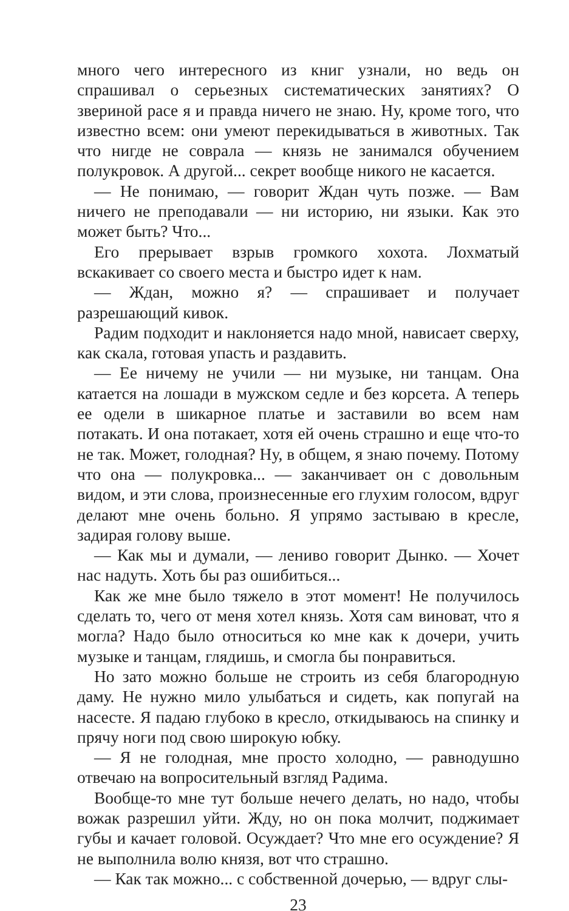много чего интересного из книг узнали, но ведь он спрашивал о серьезных систематических занятиях? О звериной расе я и правда ничего не знаю. Ну, кроме того, что известно всем: они умеют перекидываться в животных. Так что нигде не соврала — князь не занимался обучением полукровок. А другой... секрет вообще никого не касается.
— Не понимаю, — говорит Ждан чуть позже. — Вам ничего не преподавали — ни историю, ни языки. Как это может быть? Что...
Его прерывает взрыв громкого хохота. Лохматый вскакивает со своего места и быстро идет к нам.
— Ждан, можно я? — спрашивает и получает разрешающий кивок.
Радим подходит и наклоняется надо мной, нависает сверху, как скала, готовая упасть и раздавить.
— Ее ничему не учили — ни музыке, ни танцам. Она катается на лошади в мужском седле и без корсета. А теперь ее одели в шикарное платье и заставили во всем нам потакать. И она потакает, хотя ей очень страшно и еще что-то не так. Может, голодная? Ну, в общем, я знаю почему. Потому что она — полукровка... — заканчивает он с довольным видом, и эти слова, произнесенные его глухим голосом, вдруг делают мне очень больно. Я упрямо застываю в кресле, задирая голову выше.
— Как мы и думали, — лениво говорит Дынко. — Хочет нас надуть. Хоть бы раз ошибиться...
Как же мне было тяжело в этот момент! Не получилось сделать то, чего от меня хотел князь. Хотя сам виноват, что я могла? Надо было относиться ко мне как к дочери, учить музыке и танцам, глядишь, и смогла бы понравиться.
Но зато можно больше не строить из себя благородную даму. Не нужно мило улыбаться и сидеть, как попугай на насесте. Я падаю глубоко в кресло, откидываюсь на спинку и прячу ноги под свою широкую юбку.
— Я не голодная, мне просто холодно, — равнодушно отвечаю на вопросительный взгляд Радима.
Вообще-то мне тут больше нечего делать, но надо, чтобы вожак разрешил уйти. Жду, но он пока молчит, поджимает губы и качает головой. Осуждает? Что мне его осуждение? Я не выполнила волю князя, вот что страшно.
— Как так можно... с собственной дочерью, — вдруг слы-
23